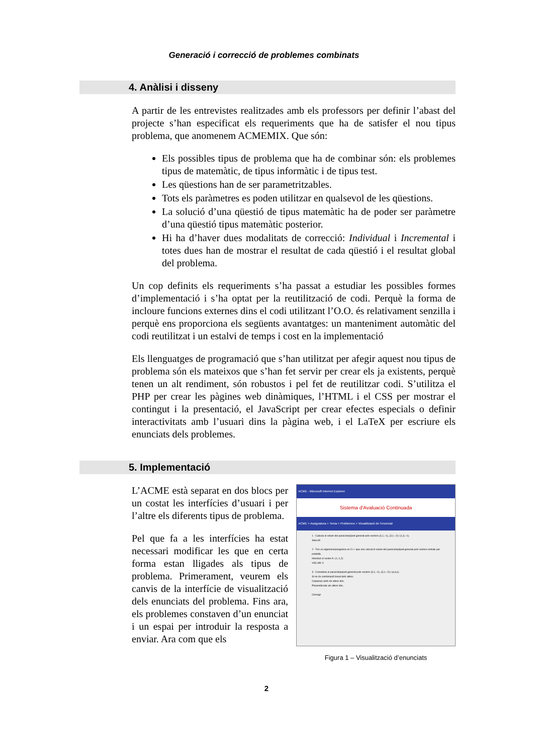Generació i correcció de problemes combinats
4. Anàlisi i disseny
A partir de les entrevistes realitzades amb els professors per definir l’abast del projecte s’han especificat els requeriments que ha de satisfer el nou tipus problema, que anomenem ACMEMIX. Que són:
Els possibles tipus de problema que ha de combinar són: els problemes tipus de matemàtic, de tipus informàtic i de tipus test.
Les qüestions han de ser parametritzables.
Tots els paràmetres es poden utilitzar en qualsevol de les qüestions.
La solució d’una qüestió de tipus matemàtic ha de poder ser paràmetre d’una qüestió tipus matemàtic posterior.
Hi ha d’haver dues modalitats de correcció: Individual i Incremental i totes dues han de mostrar el resultat de cada qüestió i el resultat global del problema.
Un cop definits els requeriments s’ha passat a estudiar les possibles formes d’implementació i s’ha optat per la reutilització de codi. Perquè la forma de incloure funcions externes dins el codi utilitzant l’O.O. és relativament senzilla i perquè ens proporciona els següents avantatges: un manteniment automàtic del codi reutilitzat i un estalvi de temps i cost en la implementació
Els llenguatges de programació que s’han utilitzat per afegir aquest nou tipus de problema són els mateixos que s’han fet servir per crear els ja existents, perquè tenen un alt rendiment, són robustos i pel fet de reutilitzar codi. S’utilitza el PHP per crear les pàgines web dinàmiques, l’HTML i el CSS per mostrar el contingut i la presentació, el JavaScript per crear efectes especials o definir interactivitats amb l’usuari dins la pàgina web, i el LaTeX per escriure els enunciats dels problemes.
5. Implementació
L’ACME està separat en dos blocs per un costat les interfícies d’usuari i per l’altre els diferents tipus de problema.
Pel que fa a les interfícies ha estat necessari modificar les que en certa forma estan lligades als tipus de problema. Primerament, veurem els canvis de la interfície de visualització dels enunciats del problema. Fins ara, els problemes constaven d’un enunciat i un espai per introduir la resposta a enviar. Ara com que els
ACME - Microsoft Internet Explorer
Sistema d'Avaluació Continuada
ACME > Assignatura > Tema > Problemes > Visualització de l'enunciat
1 - Calcula el volum del paral.lelepíped generat pels vectors (3,1,−1), (3,1,−2) i (1,3,−1).
Solució:
2 - Fes un algorisme/programa en C++ que ens calculi el volum del paral.lelepíped generat pels vectors entrats per pantalla.
Introduir el vector A: (1,-1,2)
VOLUM: 4
3 - Considera el paral.lelepíped generat pels vectors (3,1,−1), (3,1,−2) i (a,b,c).
Si no és combinació lineal dels altres.
Coplanari amb els altres dos.
Perpendicular als altres dos.
Corregir
Figura 1 – Visualització d’enunciats
2